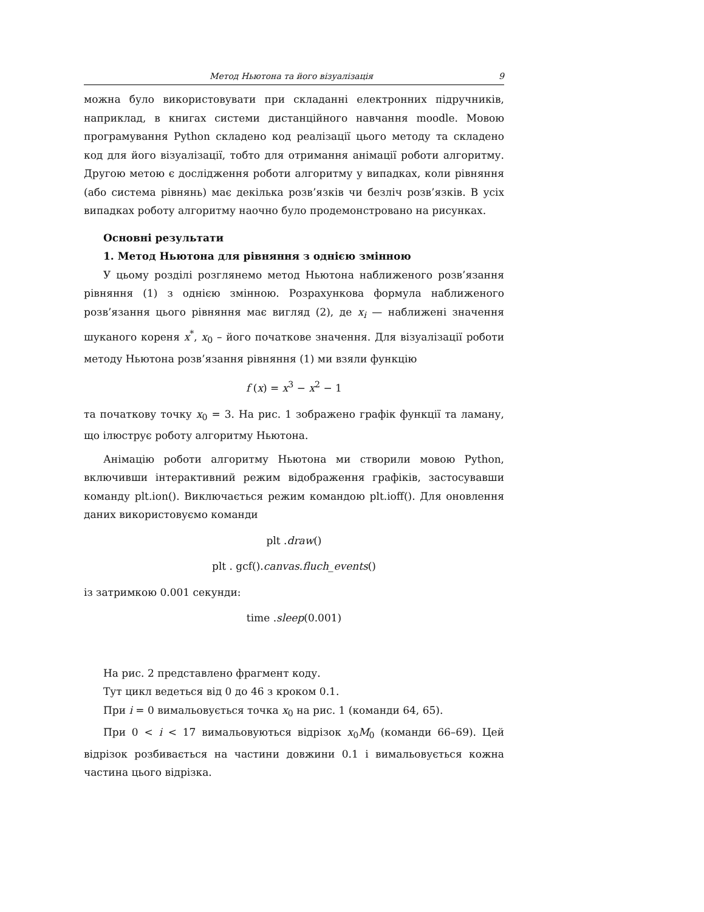Метод Ньютона та його візуалізація 9
можна було використовувати при складанні електронних підручників, наприклад, в книгах системи дистанційного навчання moodle. Мовою програмування Python складено код реалізації цього методу та складено код для його візуалізації, тобто для отримання анімації роботи алгоритму. Другою метою є дослідження роботи алгоритму у випадках, коли рівняння (або система рівнянь) має декілька розв’язків чи безліч розв’язків. В усіх випадках роботу алгоритму наочно було продемонстровано на рисунках.
Основні результати
1. Метод Ньютона для рівняння з однією змінною
У цьому розділі розглянемо метод Ньютона наближеного розв’язання рівняння (1) з однією змінною. Розрахункова формула наближеного розв’язання цього рівняння має вигляд (2), де x<sub>i</sub> — наближені значення шуканого кореня x<sup>*</sup>, x<sub>0</sub> – його початкове значення. Для візуалізації роботи методу Ньютона розв’язання рівняння (1) ми взяли функцію
f (x) = x<sup>3</sup> − x<sup>2</sup> − 1
та початкову точку x<sub>0</sub> = 3. На рис. 1 зображено графік функції та ламану, що ілюструє роботу алгоритму Ньютона.
Анімацію роботи алгоритму Ньютона ми створили мовою Python, включивши інтерактивний режим відображення графіків, застосувавши команду plt.ion(). Виключається режим командою plt.ioff(). Для оновлення даних використовуємо команди
plt .draw()
plt . gcf().canvas.fluch_events()
із затримкою 0.001 секунди:
time .sleep(0.001)
На рис. 2 представлено фрагмент коду.
Тут цикл ведеться від 0 до 46 з кроком 0.1.
При i = 0 вимальовується точка x<sub>0</sub> на рис. 1 (команди 64, 65).
При 0 < i < 17 вимальовуються відрізок x<sub>0</sub>M<sub>0</sub> (команди 66–69). Цей відрізок розбивається на частини довжини 0.1 і вимальовується кожна частина цього відрізка.